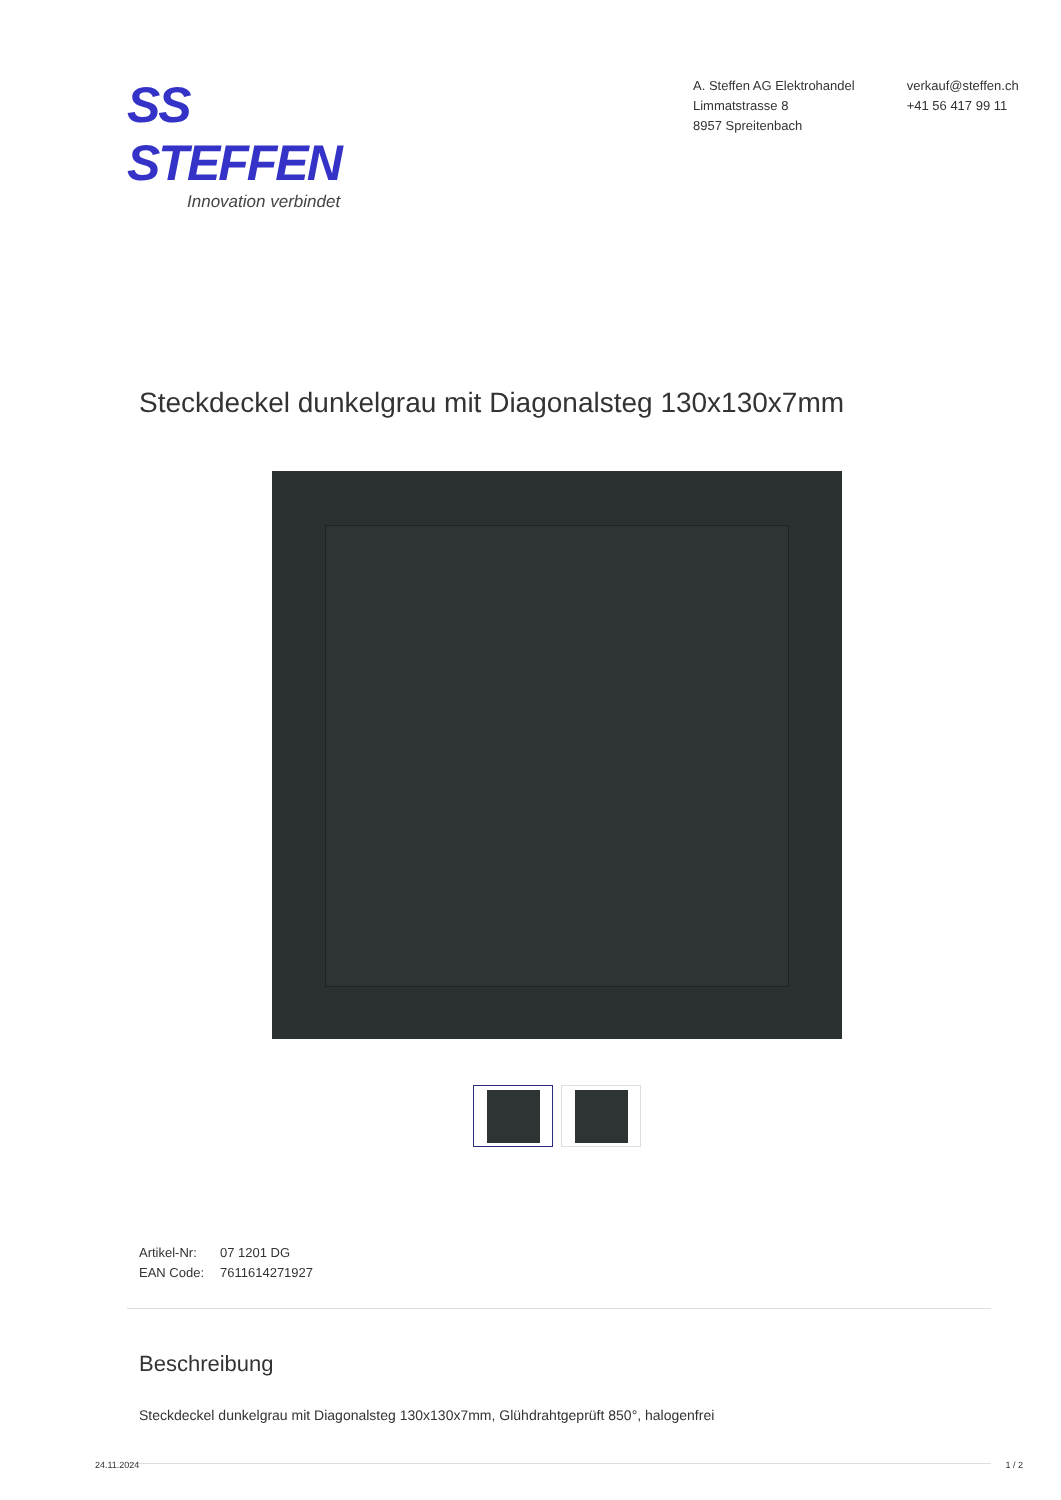SS STEFFEN
Innovation verbindet
A. Steffen AG Elektrohandel
Limmatstrasse 8
8957 Spreitenbach
verkauf@steffen.ch
+41 56 417 99 11
Steckdeckel dunkelgrau mit Diagonalsteg 130x130x7mm
Artikel-Nr: 07 1201 DG
EAN Code: 7611614271927
Beschreibung
Steckdeckel dunkelgrau mit Diagonalsteg 130x130x7mm, Glühdrahtgeprüft 850°, halogenfrei
24.11.2024 1 / 2